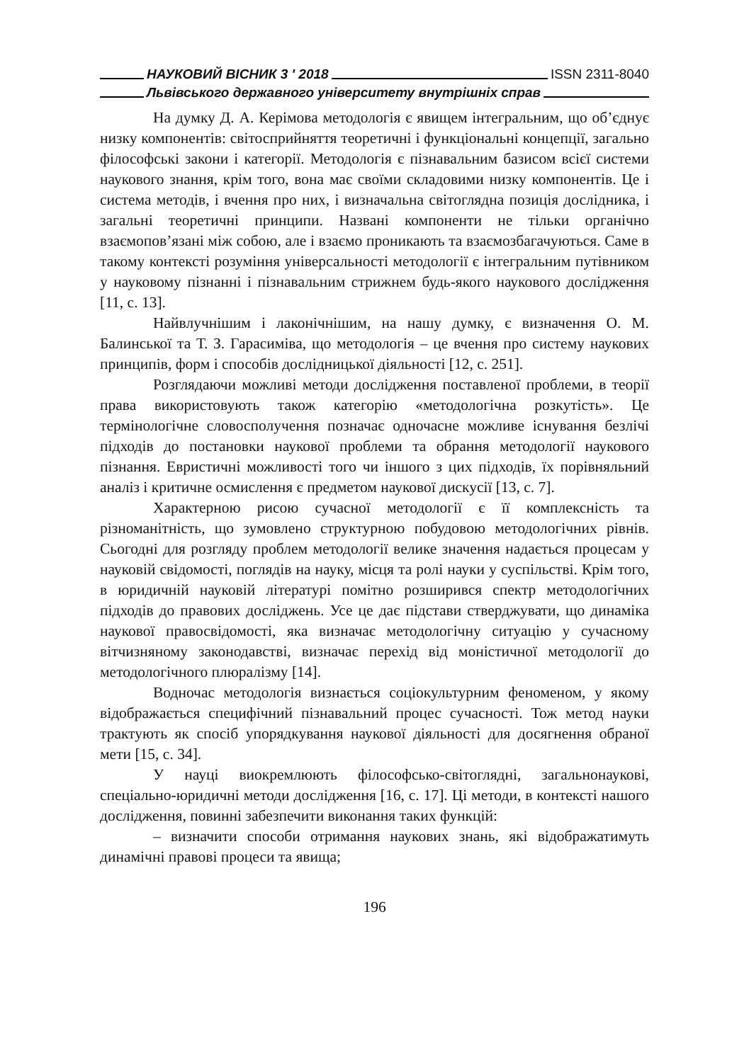НАУКОВИЙ ВІСНИК 3 ʹ 2018 ISSN 2311-8040
Львівського державного університету внутрішніх справ
На думку Д. А. Керімова методологія є явищем інтегральним, що об’єднує низку компонентів: світосприйняття теоретичні і функціональні концепції, загально філософські закони і категорії. Методологія є пізнавальним базисом всієї системи наукового знання, крім того, вона має своїми складовими низку компонентів. Це і система методів, і вчення про них, і визначальна світоглядна позиція дослідника, і загальні теоретичні принципи. Названі компоненти не тільки органічно взаємопов’язані між собою, але і взаємо проникають та взаємозбагачуються. Саме в такому контексті розуміння універсальності методології є інтегральним путівником у науковому пізнанні і пізнавальним стрижнем будь-якого наукового дослідження [11, с. 13].
Найвлучнішим і лаконічнішим, на нашу думку, є визначення О. М. Балинської та Т. З. Гарасиміва, що методологія – це вчення про систему наукових принципів, форм і способів дослідницької діяльності [12, с. 251].
Розглядаючи можливі методи дослідження поставленої проблеми, в теорії права використовують також категорію «методологічна розкутість». Це термінологічне словосполучення позначає одночасне можливе існування безлічі підходів до постановки наукової проблеми та обрання методології наукового пізнання. Евристичні можливості того чи іншого з цих підходів, їх порівняльний аналіз і критичне осмислення є предметом наукової дискусії [13, с. 7].
Характерною рисою сучасної методології є її комплексність та різноманітність, що зумовлено структурною побудовою методологічних рівнів. Сьогодні для розгляду проблем методології велике значення надається процесам у науковій свідомості, поглядів на науку, місця та ролі науки у суспільстві. Крім того, в юридичній науковій літературі помітно розширився спектр методологічних підходів до правових досліджень. Усе це дає підстави стверджувати, що динаміка наукової правосвідомості, яка визначає методологічну ситуацію у сучасному вітчизняному законодавстві, визначає перехід від моністичної методології до методологічного плюралізму [14].
Водночас методологія визнається соціокультурним феноменом, у якому відображається специфічний пізнавальний процес сучасності. Тож метод науки трактують як спосіб упорядкування наукової діяльності для досягнення обраної мети [15, с. 34].
У науці виокремлюють філософсько-світоглядні, загальнонаукові, спеціально-юридичні методи дослідження [16, с. 17]. Ці методи, в контексті нашого дослідження, повинні забезпечити виконання таких функцій:
– визначити способи отримання наукових знань, які відображатимуть динамічні правові процеси та явища;
196